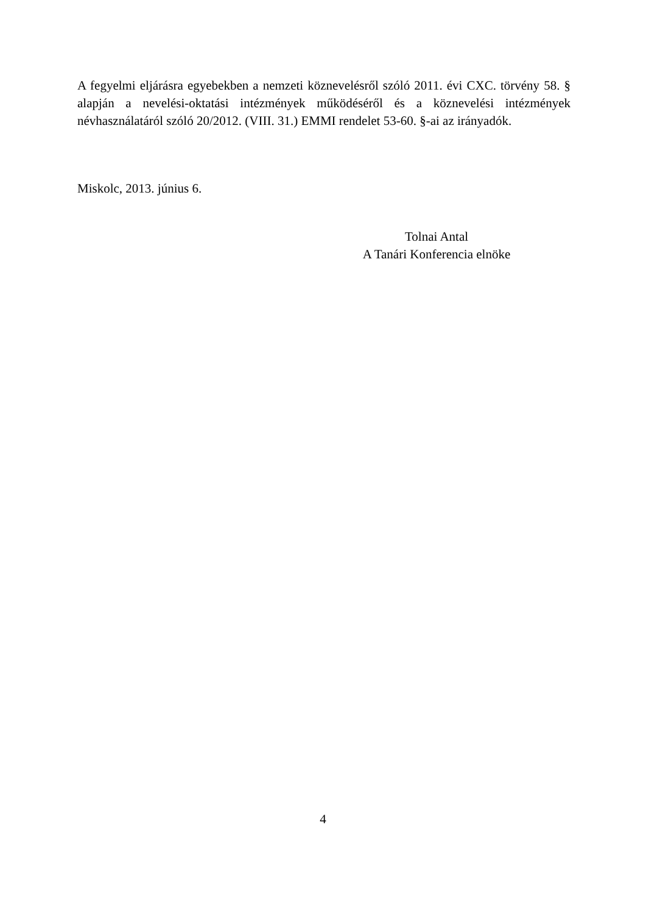A fegyelmi eljárásra egyebekben a nemzeti köznevelésről szóló 2011. évi CXC. törvény 58. § alapján a nevelési-oktatási intézmények működéséről és a köznevelési intézmények névhasználatáról szóló 20/2012. (VIII. 31.) EMMI rendelet 53-60. §-ai az irányadók.
Miskolc, 2013. június 6.
Tolnai Antal
A Tanári Konferencia elnöke
4